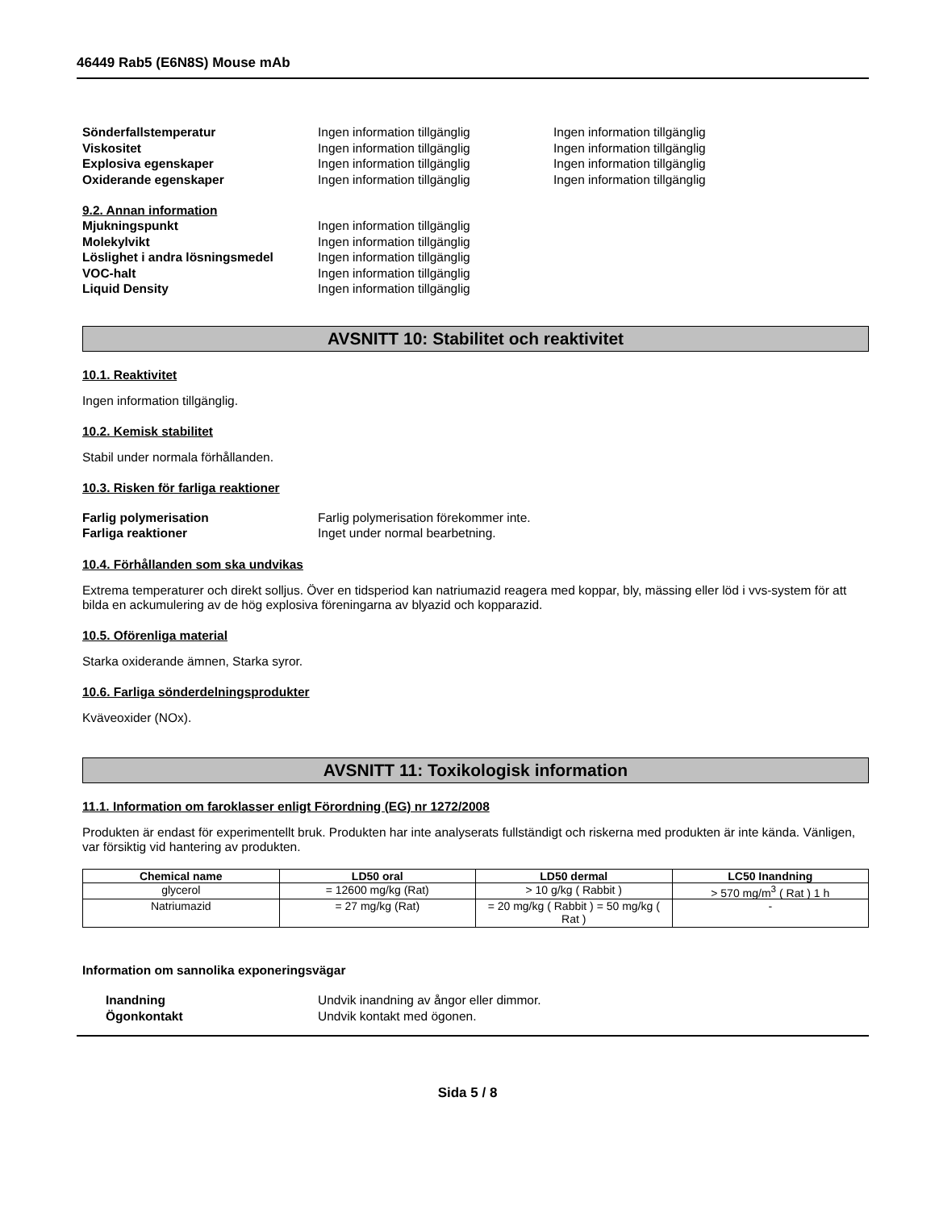46449 Rab5 (E6N8S) Mouse mAb
Sönderfallstemperatur Ingen information tillgänglig Ingen information tillgänglig
Viskositet Ingen information tillgänglig Ingen information tillgänglig
Explosiva egenskaper Ingen information tillgänglig Ingen information tillgänglig
Oxiderande egenskaper Ingen information tillgänglig Ingen information tillgänglig
9.2. Annan information
Mjukningspunkt Ingen information tillgänglig
Molekylvikt Ingen information tillgänglig
Löslighet i andra lösningsmedel Ingen information tillgänglig
VOC-halt Ingen information tillgänglig
Liquid Density Ingen information tillgänglig
AVSNITT 10: Stabilitet och reaktivitet
10.1. Reaktivitet
Ingen information tillgänglig.
10.2. Kemisk stabilitet
Stabil under normala förhållanden.
10.3. Risken för farliga reaktioner
Farlig polymerisation Farlig polymerisation förekommer inte.
Farliga reaktioner Inget under normal bearbetning.
10.4. Förhållanden som ska undvikas
Extrema temperaturer och direkt solljus. Över en tidsperiod kan natriumazid reagera med koppar, bly, mässing eller löd i vvs-system för att bilda en ackumulering av de hög explosiva föreningarna av blyazid och kopparazid.
10.5. Oförenliga material
Starka oxiderande ämnen, Starka syror.
10.6. Farliga sönderdelningsprodukter
Kväveoxider (NOx).
AVSNITT 11: Toxikologisk information
11.1. Information om faroklasser enligt Förordning (EG) nr 1272/2008
Produkten är endast för experimentellt bruk. Produkten har inte analyserats fullständigt och riskerna med produkten är inte kända. Vänligen, var försiktig vid hantering av produkten.
| Chemical name | LD50 oral | LD50 dermal | LC50 Inandning |
| --- | --- | --- | --- |
| glycerol | = 12600 mg/kg (Rat) | > 10 g/kg ( Rabbit ) | > 570 mg/m<sup>3</sup> ( Rat ) 1 h |
| Natriumazid | = 27 mg/kg (Rat) | = 20 mg/kg ( Rabbit ) = 50 mg/kg ( Rat ) | - |
Information om sannolika exponeringsvägar
Inandning Undvik inandning av ångor eller dimmor.
Ögonkontakt Undvik kontakt med ögonen.
Sida 5 / 8